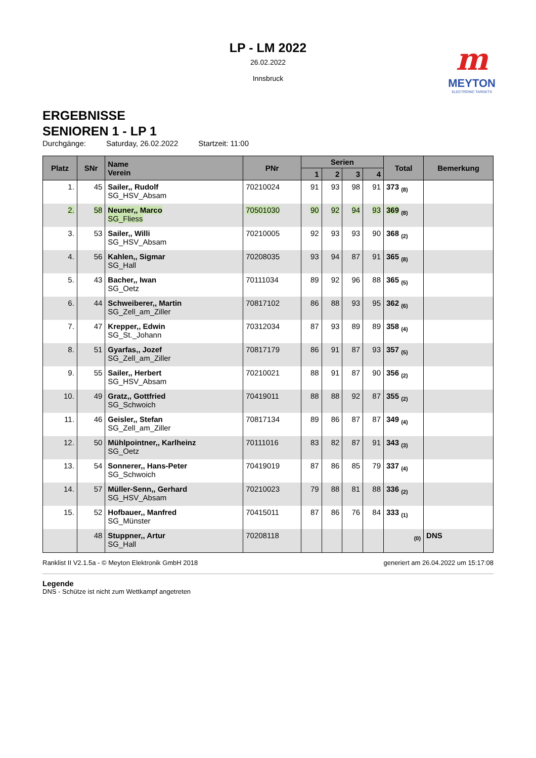LP - LM 2022
26.02.2022
Innsbruck
m
MEYTON
ELECTRONIC TARGETS
ERGEBNISSE
SENIOREN 1 - LP 1
Durchgänge: Saturday, 26.02.2022 Startzeit: 11:00
| Platz | SNr | Name Verein | PNr | Serien | | | | Total | Bemerkung |
| --- | --- | --- | --- | --- | --- | --- | --- | --- | --- |
| | | | | 1 | 2 | 3 | 4 | | |
| 1. | 45 | Sailer,, Rudolf SG_HSV_Absam | 70210024 | 91 | 93 | 98 | 91 | 373 <sub>(8)</sub> | |
| 2. | 58 | Neuner,, Marco SG_Fliess | 70501030 | 90 | 92 | 94 | 93 | 369 <sub>(8)</sub> | |
| 3. | 53 | Sailer,, Willi SG_HSV_Absam | 70210005 | 92 | 93 | 93 | 90 | 368 <sub>(2)</sub> | |
| 4. | 56 | Kahlen,, Sigmar SG_Hall | 70208035 | 93 | 94 | 87 | 91 | 365 <sub>(8)</sub> | |
| 5. | 43 | Bacher,, Iwan SG_Oetz | 70111034 | 89 | 92 | 96 | 88 | 365 <sub>(5)</sub> | |
| 6. | 44 | Schweiberer,, Martin SG_Zell_am_Ziller | 70817102 | 86 | 88 | 93 | 95 | 362 <sub>(6)</sub> | |
| 7. | 47 | Krepper,, Edwin SG_St._Johann | 70312034 | 87 | 93 | 89 | 89 | 358 <sub>(4)</sub> | |
| 8. | 51 | Gyarfas,, Jozef SG_Zell_am_Ziller | 70817179 | 86 | 91 | 87 | 93 | 357 <sub>(5)</sub> | |
| 9. | 55 | Sailer,, Herbert SG_HSV_Absam | 70210021 | 88 | 91 | 87 | 90 | 356 <sub>(2)</sub> | |
| 10. | 49 | Gratz,, Gottfried SG_Schwoich | 70419011 | 88 | 88 | 92 | 87 | 355 <sub>(2)</sub> | |
| 11. | 46 | Geisler,, Stefan SG_Zell_am_Ziller | 70817134 | 89 | 86 | 87 | 87 | 349 <sub>(4)</sub> | |
| 12. | 50 | Mühlpointner,, Karlheinz SG_Oetz | 70111016 | 83 | 82 | 87 | 91 | 343 <sub>(3)</sub> | |
| 13. | 54 | Sonnerer,, Hans-Peter SG_Schwoich | 70419019 | 87 | 86 | 85 | 79 | 337 <sub>(4)</sub> | |
| 14. | 57 | Müller-Senn,, Gerhard SG_HSV_Absam | 70210023 | 79 | 88 | 81 | 88 | 336 <sub>(2)</sub> | |
| 15. | 52 | Hofbauer,, Manfred SG_Münster | 70415011 | 87 | 86 | 76 | 84 | 333 <sub>(1)</sub> | |
| | 48 | Stuppner,, Artur SG_Hall | 70208118 | | | | | <sub>(0)</sub> | DNS |
Ranklist II V2.1.5a - © Meyton Elektronik GmbH 2018 generiert am 26.04.2022 um 15:17:08
Legende
DNS - Schütze ist nicht zum Wettkampf angetreten